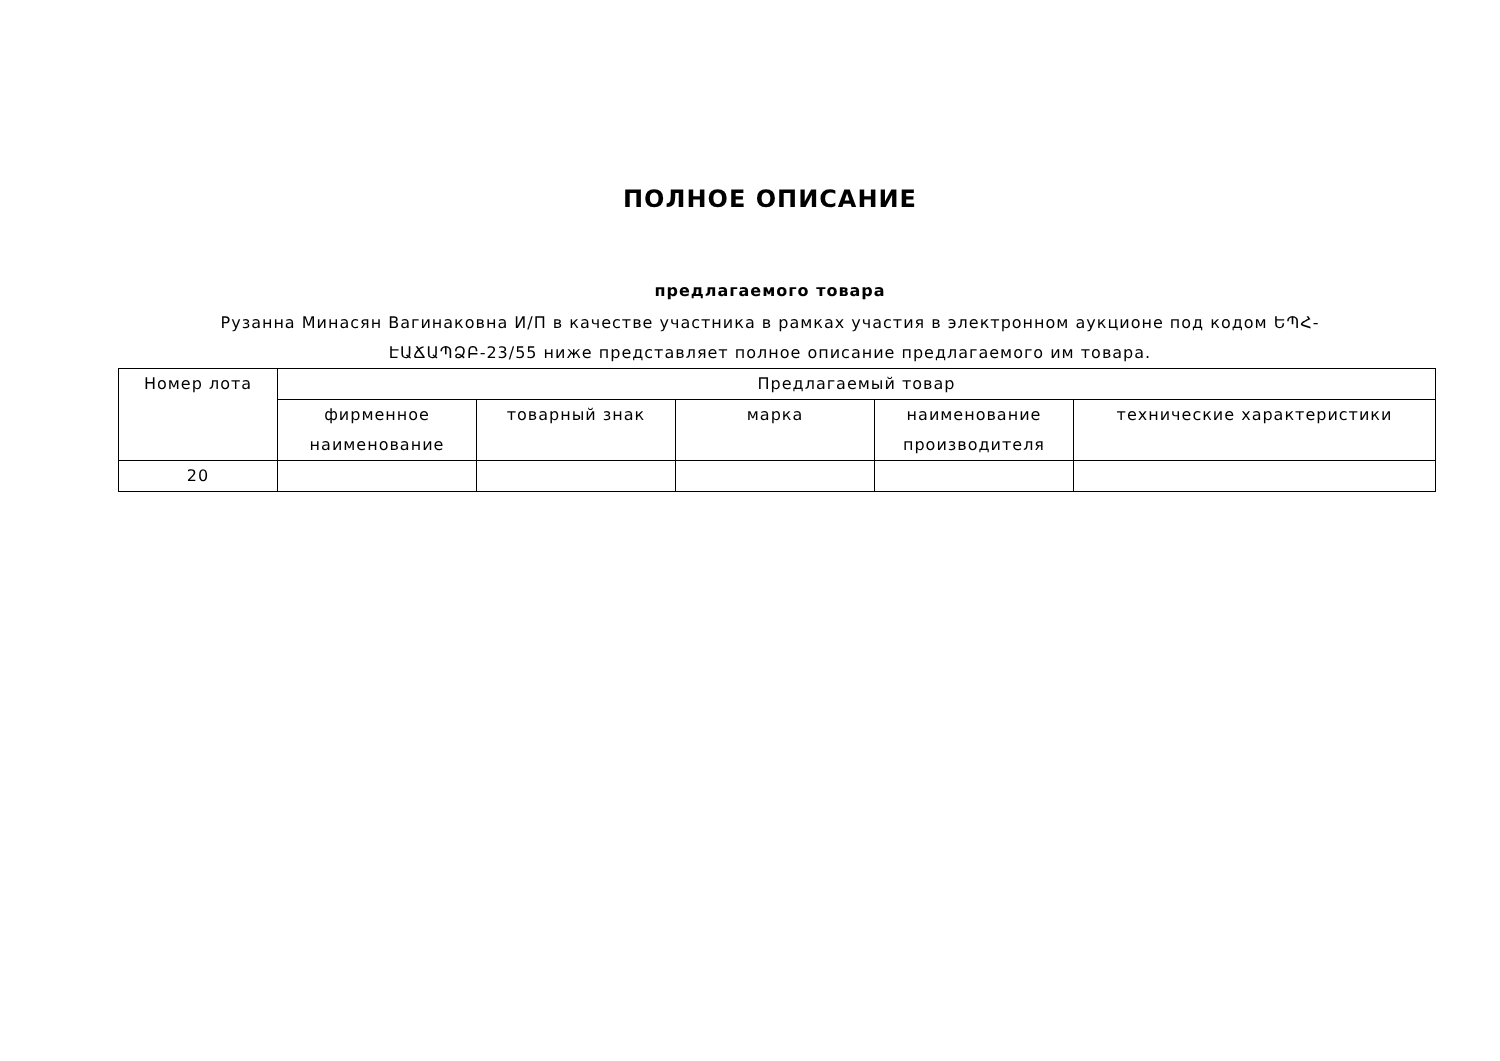ПОЛНОЕ ОПИСАНИЕ
предлагаемого товара
Рузанна Минасян Вагинаковна И/П в качестве участника в рамках участия в электронном аукционе под кодом ԵՊՀ-ԷԱՃԱՊՁԲ-23/55 ниже представляет полное описание предлагаемого им товара.
| Номер лота | Предлагаемый товар | | | | |
| --- | --- | --- | --- | --- | --- |
| | фирменное наименование | товарный знак | марка | наименование производителя | технические характеристики |
| 20 | | | | | |